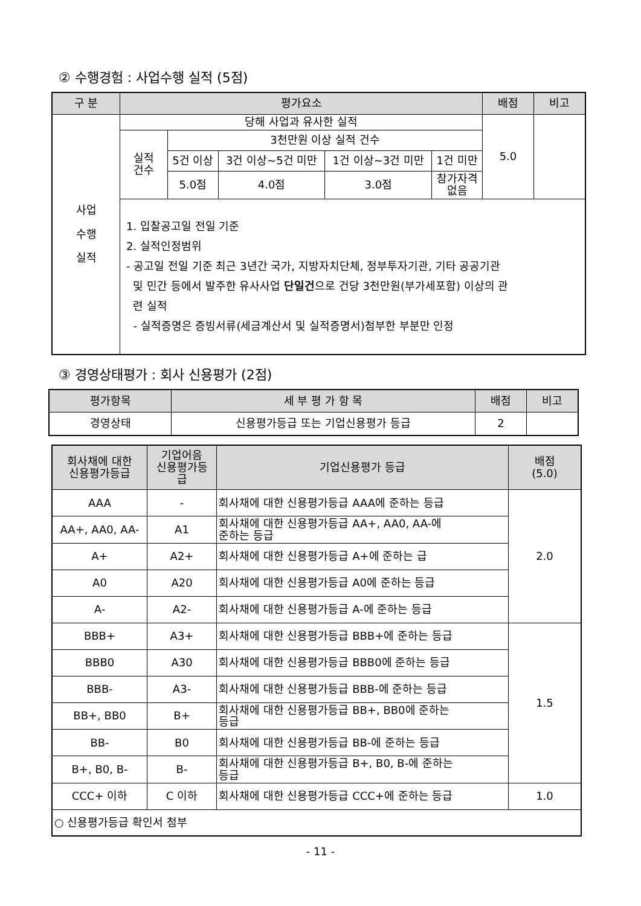② 수행경험 : 사업수행 실적 (5점)
| 구 분 | 평가요소 | | | | | 배점 | 비고 |
| --- | --- | --- | --- | --- | --- | --- | --- |
| 사업 수행 실적 | 당해 사업과 유사한 실적 | | | | | 5.0 | |
| | 실적 건수 | 3천만원 이상 실적 건수 | | | | | |
| | | 5건 이상 | 3건 이상~5건 미만 | 1건 이상~3건 미만 | 1건 미만 | | |
| | | 5.0점 | 4.0점 | 3.0점 | 참가자격 없음 | | |
| | 1. 입찰공고일 전일 기준 2. 실적인정범위 - 공고일 전일 기준 최근 3년간 국가, 지방자치단체, 정부투자기관, 기타 공공기관 및 민간 등에서 발주한 유사사업 단일건 으로 건당 3천만원(부가세포함) 이상의 관 련 실적 - 실적증명은 증빙서류(세금계산서 및 실적증명서)첨부한 부분만 인정 | | | | | | |
③ 경영상태평가 : 회사 신용평가 (2점)
| 평가항목 | 세 부 평 가 항 목 | 배점 | 비고 |
| --- | --- | --- | --- |
| 경영상태 | 신용평가등급 또는 기업신용평가 등급 | 2 | |
| 회사채에 대한 신용평가등급 | 기업어음 신용평가등 급 | 기업신용평가 등급 | 배점 (5.0) |
| --- | --- | --- | --- |
| AAA | - | 회사채에 대한 신용평가등급 AAA에 준하는 등급 | 2.0 |
| AA+, AA0, AA- | A1 | 회사채에 대한 신용평가등급 AA+, AA0, AA-에 준하는 등급 | |
| A+ | A2+ | 회사채에 대한 신용평가등급 A+에 준하는 급 | |
| A0 | A20 | 회사채에 대한 신용평가등급 A0에 준하는 등급 | |
| A- | A2- | 회사채에 대한 신용평가등급 A-에 준하는 등급 | |
| BBB+ | A3+ | 회사채에 대한 신용평가등급 BBB+에 준하는 등급 | 1.5 |
| BBB0 | A30 | 회사채에 대한 신용평가등급 BBB0에 준하는 등급 | |
| BBB- | A3- | 회사채에 대한 신용평가등급 BBB-에 준하는 등급 | |
| BB+, BB0 | B+ | 회사채에 대한 신용평가등급 BB+, BB0에 준하는 등급 | |
| BB- | B0 | 회사채에 대한 신용평가등급 BB-에 준하는 등급 | |
| B+, B0, B- | B- | 회사채에 대한 신용평가등급 B+, B0, B-에 준하는 등급 | |
| CCC+ 이하 | C 이하 | 회사채에 대한 신용평가등급 CCC+에 준하는 등급 | 1.0 |
| ○ 신용평가등급 확인서 첨부 | | | |
- 11 -